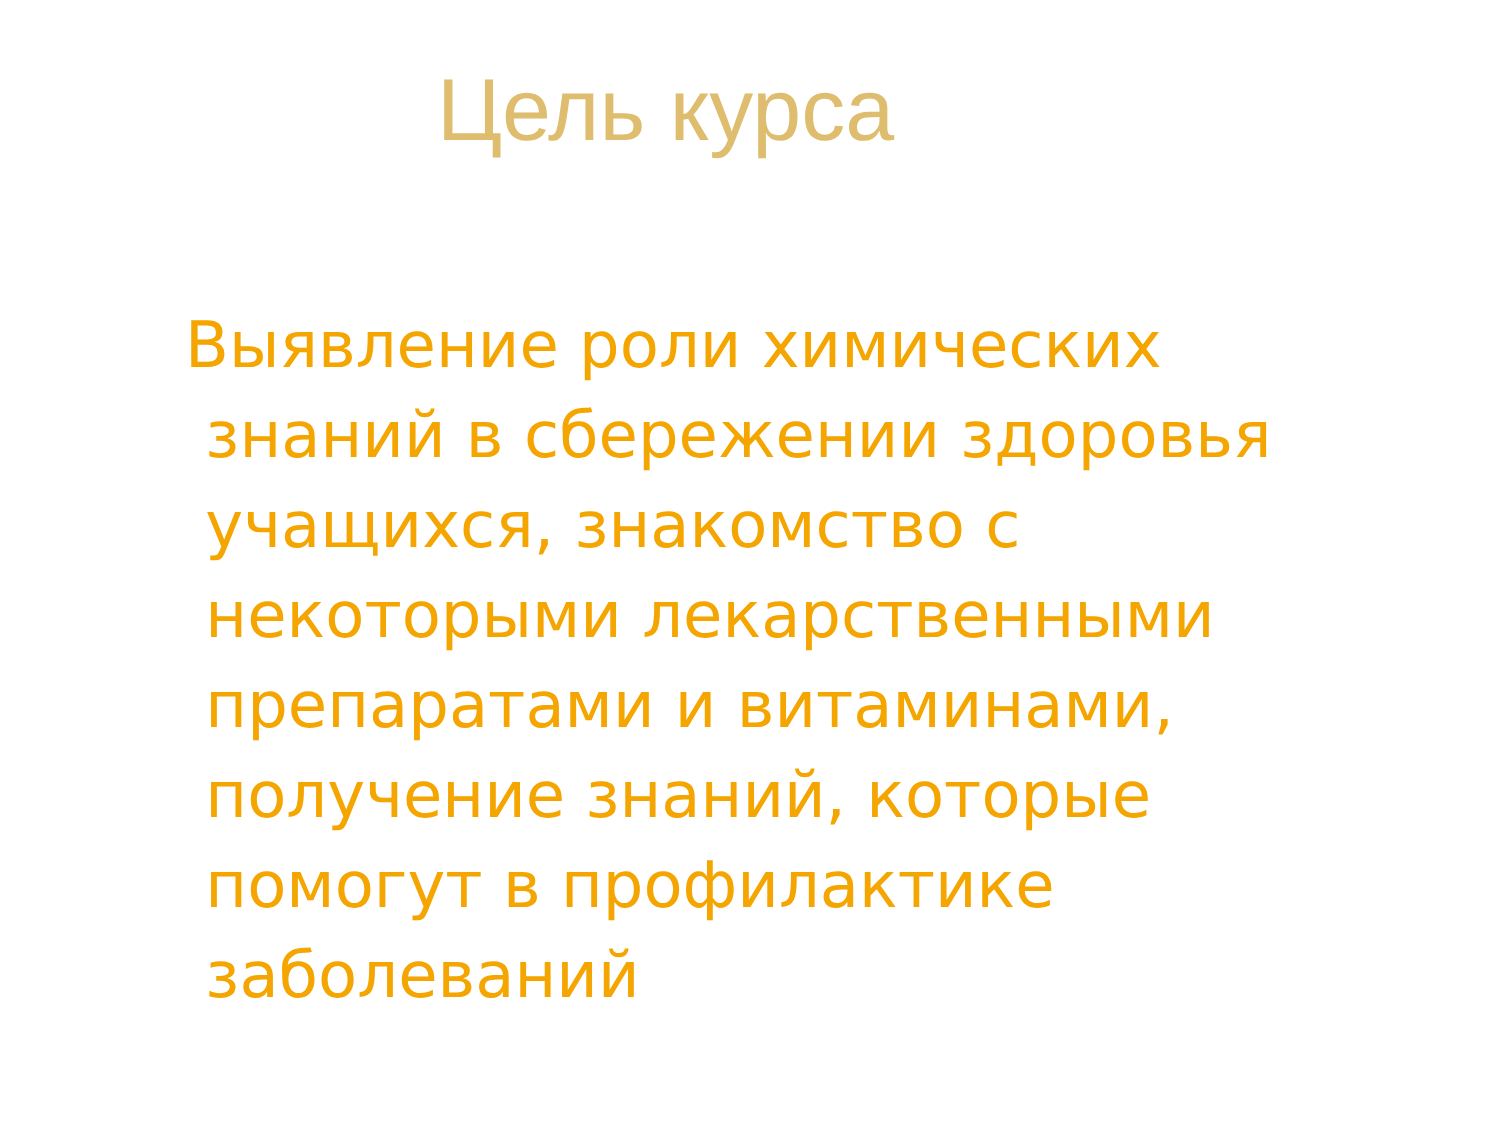Цель курса
Выявление роли химических
знаний в сбережении здоровья
учащихся, знакомство с
некоторыми лекарственными
препаратами и витаминами,
получение знаний, которые
помогут в профилактике
заболеваний